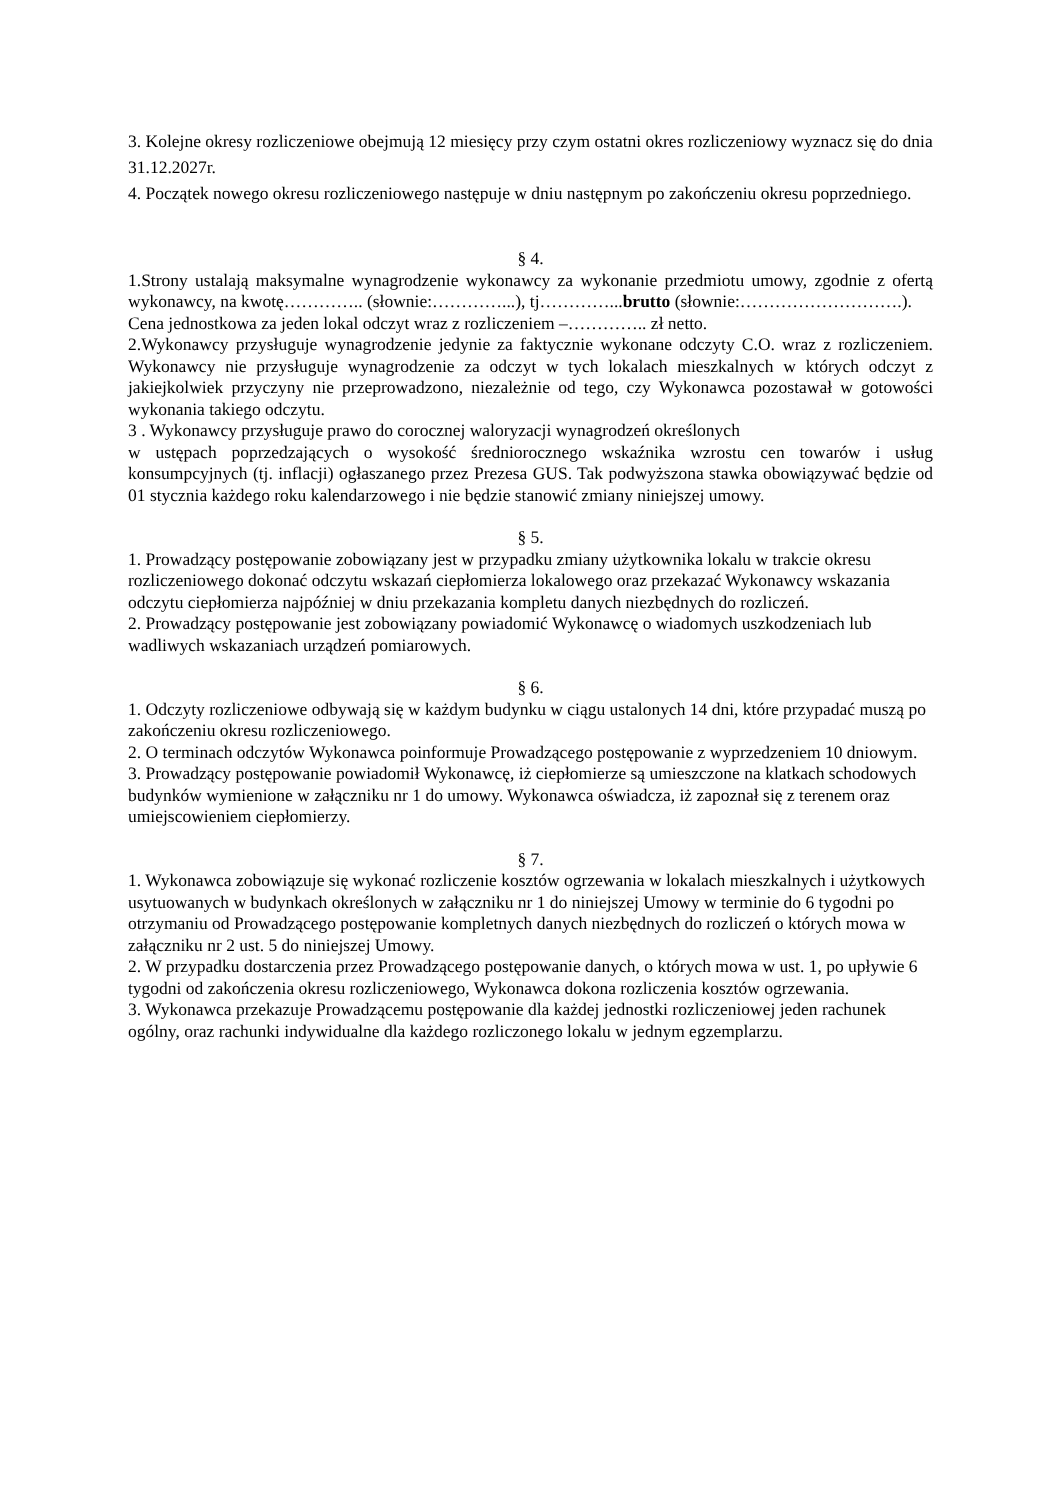3. Kolejne okresy rozliczeniowe obejmują 12 miesięcy przy czym ostatni okres rozliczeniowy wyznacz się do dnia 31.12.2027r.
4. Początek nowego okresu rozliczeniowego następuje w dniu następnym po zakończeniu okresu poprzedniego.
§ 4.
1.Strony ustalają maksymalne wynagrodzenie wykonawcy za wykonanie przedmiotu umowy, zgodnie z ofertą wykonawcy, na kwotę………….. (słownie:…………...), tj…………...brutto (słownie:……………………….).
Cena jednostkowa za jeden lokal odczyt wraz z rozliczeniem –………….. zł netto.
2.Wykonawcy przysługuje wynagrodzenie jedynie za faktycznie wykonane odczyty C.O. wraz z rozliczeniem. Wykonawcy nie przysługuje wynagrodzenie za odczyt w tych lokalach mieszkalnych w których odczyt z jakiejkolwiek przyczyny nie przeprowadzono, niezależnie od tego, czy Wykonawca pozostawał w gotowości wykonania takiego odczytu.
3 . Wykonawcy przysługuje prawo do corocznej waloryzacji wynagrodzeń określonych
w ustępach poprzedzających o wysokość średniorocznego wskaźnika wzrostu cen towarów i usług konsumpcyjnych (tj. inflacji) ogłaszanego przez Prezesa GUS. Tak podwyższona stawka obowiązywać będzie od 01 stycznia każdego roku kalendarzowego i nie będzie stanowić zmiany niniejszej umowy.
§ 5.
1. Prowadzący postępowanie zobowiązany jest w przypadku zmiany użytkownika lokalu w trakcie okresu rozliczeniowego dokonać odczytu wskazań ciepłomierza lokalowego oraz przekazać Wykonawcy wskazania odczytu ciepłomierza najpóźniej w dniu przekazania kompletu danych niezbędnych do rozliczeń.
2. Prowadzący postępowanie jest zobowiązany powiadomić Wykonawcę o wiadomych uszkodzeniach lub wadliwych wskazaniach urządzeń pomiarowych.
§ 6.
1. Odczyty rozliczeniowe odbywają się w każdym budynku w ciągu ustalonych 14 dni, które przypadać muszą po zakończeniu okresu rozliczeniowego.
2. O terminach odczytów Wykonawca poinformuje Prowadzącego postępowanie z wyprzedzeniem 10 dniowym.
3. Prowadzący postępowanie powiadomił Wykonawcę, iż ciepłomierze są umieszczone na klatkach schodowych budynków wymienione w załączniku nr 1 do umowy. Wykonawca oświadcza, iż zapoznał się z terenem oraz umiejscowieniem ciepłomierzy.
§ 7.
1. Wykonawca zobowiązuje się wykonać rozliczenie kosztów ogrzewania w lokalach mieszkalnych i użytkowych usytuowanych w budynkach określonych w załączniku nr 1 do niniejszej Umowy w terminie do 6 tygodni po otrzymaniu od Prowadzącego postępowanie kompletnych danych niezbędnych do rozliczeń o których mowa w załączniku nr 2 ust. 5 do niniejszej Umowy.
2. W przypadku dostarczenia przez Prowadzącego postępowanie danych, o których mowa w ust. 1, po upływie 6 tygodni od zakończenia okresu rozliczeniowego, Wykonawca dokona rozliczenia kosztów ogrzewania.
3. Wykonawca przekazuje Prowadzącemu postępowanie dla każdej jednostki rozliczeniowej jeden rachunek ogólny, oraz rachunki indywidualne dla każdego rozliczonego lokalu w jednym egzemplarzu.